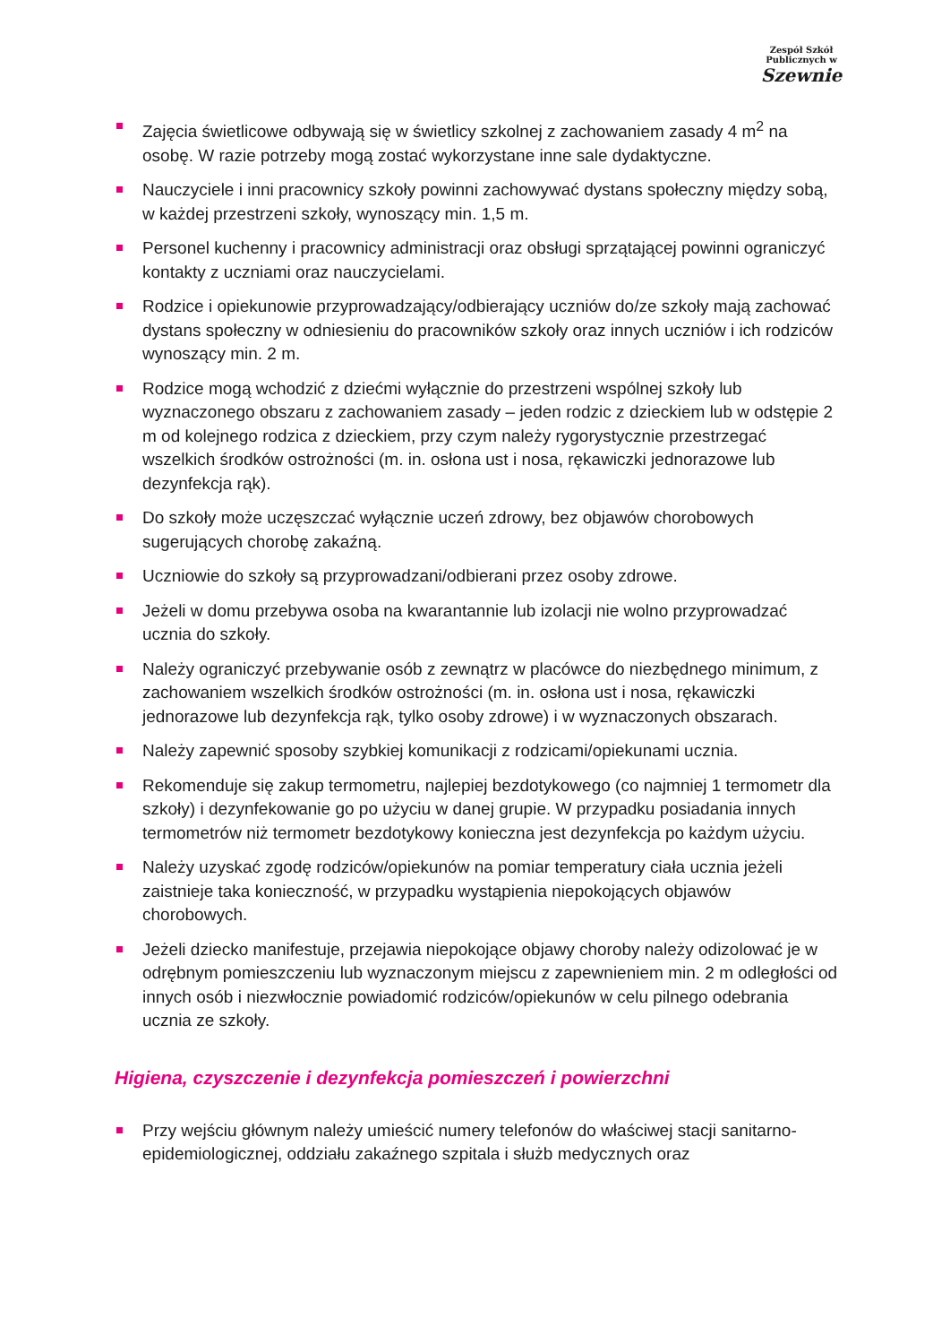Zespół Szkół Publicznych w
Szewnie
Zajęcia świetlicowe odbywają się w świetlicy szkolnej z zachowaniem zasady 4 m<sup>2</sup> na osobę. W razie potrzeby mogą zostać wykorzystane inne sale dydaktyczne.
Nauczyciele i inni pracownicy szkoły powinni zachowywać dystans społeczny między sobą, w każdej przestrzeni szkoły, wynoszący min. 1,5 m.
Personel kuchenny i pracownicy administracji oraz obsługi sprzątającej powinni ograniczyć kontakty z uczniami oraz nauczycielami.
Rodzice i opiekunowie przyprowadzający/odbierający uczniów do/ze szkoły mają zachować dystans społeczny w odniesieniu do pracowników szkoły oraz innych uczniów i ich rodziców wynoszący min. 2 m.
Rodzice mogą wchodzić z dziećmi wyłącznie do przestrzeni wspólnej szkoły lub wyznaczonego obszaru z zachowaniem zasady – jeden rodzic z dzieckiem lub w odstępie 2 m od kolejnego rodzica z dzieckiem, przy czym należy rygorystycznie przestrzegać wszelkich środków ostrożności (m. in. osłona ust i nosa, rękawiczki jednorazowe lub dezynfekcja rąk).
Do szkoły może uczęszczać wyłącznie uczeń zdrowy, bez objawów chorobowych sugerujących chorobę zakaźną.
Uczniowie do szkoły są przyprowadzani/odbierani przez osoby zdrowe.
Jeżeli w domu przebywa osoba na kwarantannie lub izolacji nie wolno przyprowadzać ucznia do szkoły.
Należy ograniczyć przebywanie osób z zewnątrz w placówce do niezbędnego minimum, z zachowaniem wszelkich środków ostrożności (m. in. osłona ust i nosa, rękawiczki jednorazowe lub dezynfekcja rąk, tylko osoby zdrowe) i w wyznaczonych obszarach.
Należy zapewnić sposoby szybkiej komunikacji z rodzicami/opiekunami ucznia.
Rekomenduje się zakup termometru, najlepiej bezdotykowego (co najmniej 1 termometr dla szkoły) i dezynfekowanie go po użyciu w danej grupie. W przypadku posiadania innych termometrów niż termometr bezdotykowy konieczna jest dezynfekcja po każdym użyciu.
Należy uzyskać zgodę rodziców/opiekunów na pomiar temperatury ciała ucznia jeżeli zaistnieje taka konieczność, w przypadku wystąpienia niepokojących objawów chorobowych.
Jeżeli dziecko manifestuje, przejawia niepokojące objawy choroby należy odizolować je w odrębnym pomieszczeniu lub wyznaczonym miejscu z zapewnieniem min. 2 m odległości od innych osób i niezwłocznie powiadomić rodziców/opiekunów w celu pilnego odebrania ucznia ze szkoły.
Higiena, czyszczenie i dezynfekcja pomieszczeń i powierzchni
Przy wejściu głównym należy umieścić numery telefonów do właściwej stacji sanitarno-epidemiologicznej, oddziału zakaźnego szpitala i służb medycznych oraz